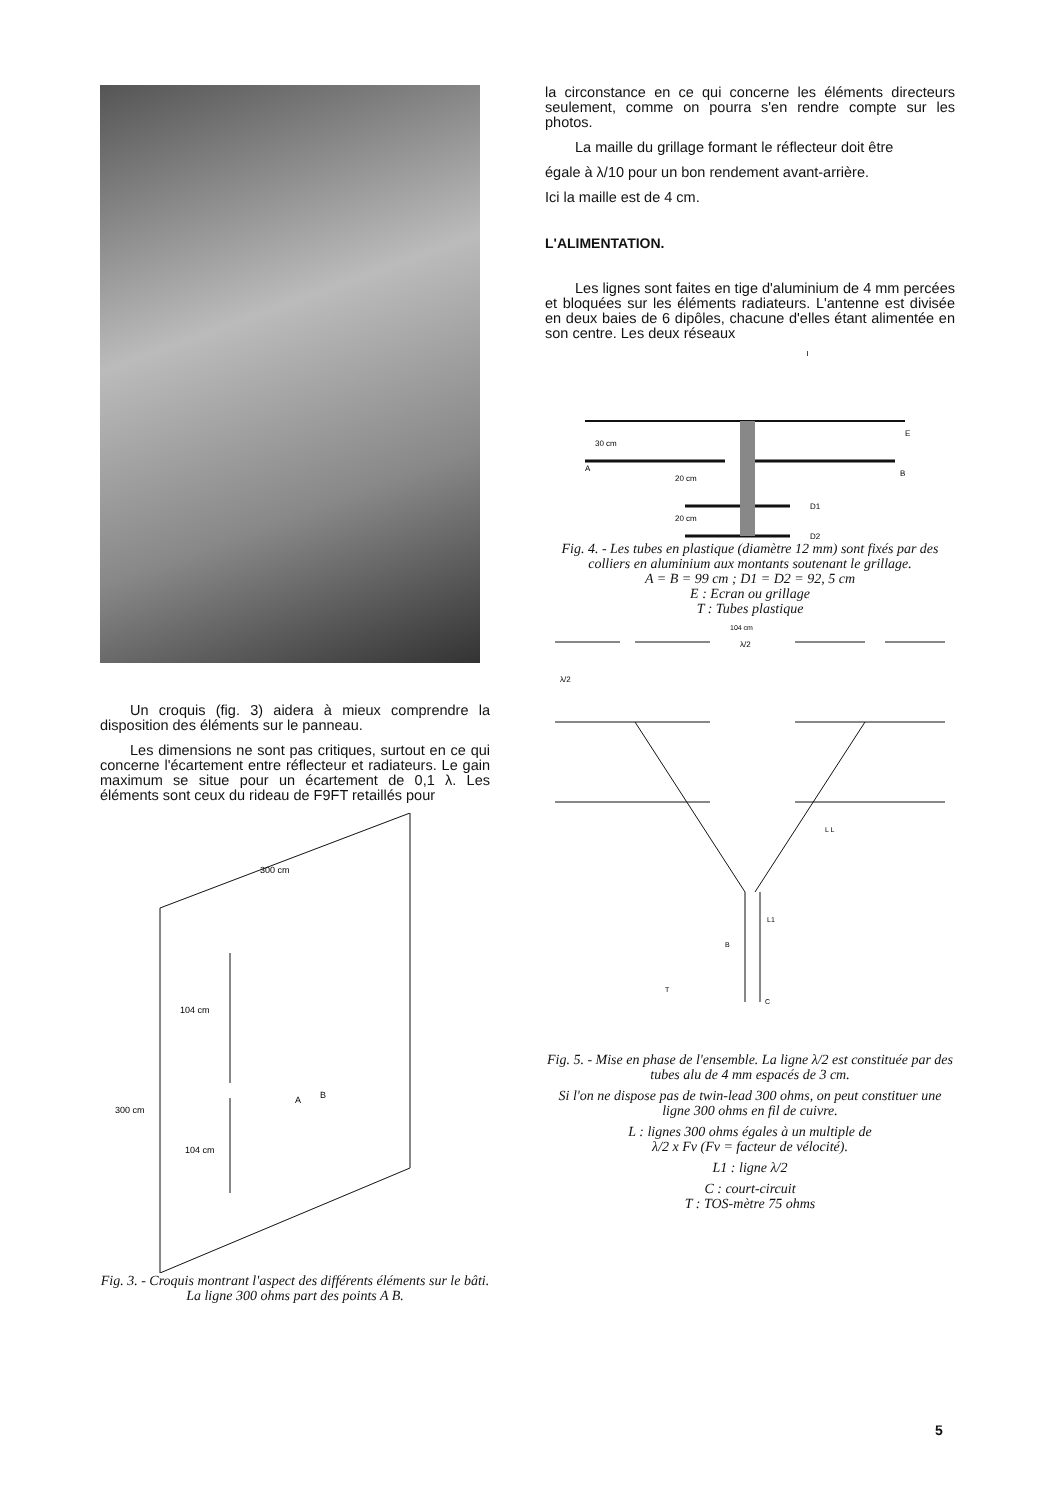Un croquis (fig. 3) aidera à mieux comprendre la disposition des éléments sur le panneau.
Les dimensions ne sont pas critiques, surtout en ce qui concerne l'écartement entre réflecteur et radiateurs. Le gain maximum se situe pour un écartement de 0,1 λ. Les éléments sont ceux du rideau de F9FT retaillés pour
300 cm
300 cm
104 cm
104 cm
A
B
Fig. 3. - Croquis montrant l'aspect des différents éléments sur le bâti. La ligne 300 ohms part des points A B.
la circonstance en ce qui concerne les éléments directeurs seulement, comme on pourra s'en rendre compte sur les photos.
La maille du grillage formant le réflecteur doit être
égale à λ/10 pour un bon rendement avant-arrière.
Ici la maille est de 4 cm.
L'ALIMENTATION.
Les lignes sont faites en tige d'aluminium de 4 mm percées et bloquées sur les éléments radiateurs. L'antenne est divisée en deux baies de 6 dipôles, chacune d'elles étant alimentée en son centre. Les deux réseaux
T
30 cm
A
20 cm
20 cm
E
B
D1
D2
Fig. 4. - Les tubes en plastique (diamètre 12 mm) sont fixés par des colliers en aluminium aux montants soutenant le grillage.
A = B = 99 cm ; D1 = D2 = 92, 5 cm
E : Ecran ou grillage
T : Tubes plastique
104 cm
λ/2
λ/2
L L
L1
B
T
C
Fig. 5. - Mise en phase de l'ensemble. La ligne λ/2 est constituée par des tubes alu de 4 mm espacés de 3 cm.
Si l'on ne dispose pas de twin-lead 300 ohms, on peut constituer une ligne 300 ohms en fil de cuivre.
L : lignes 300 ohms égales à un multiple de
λ/2 x Fv (Fv = facteur de vélocité).
L1 : ligne λ/2
C : court-circuit
T : TOS-mètre 75 ohms
5